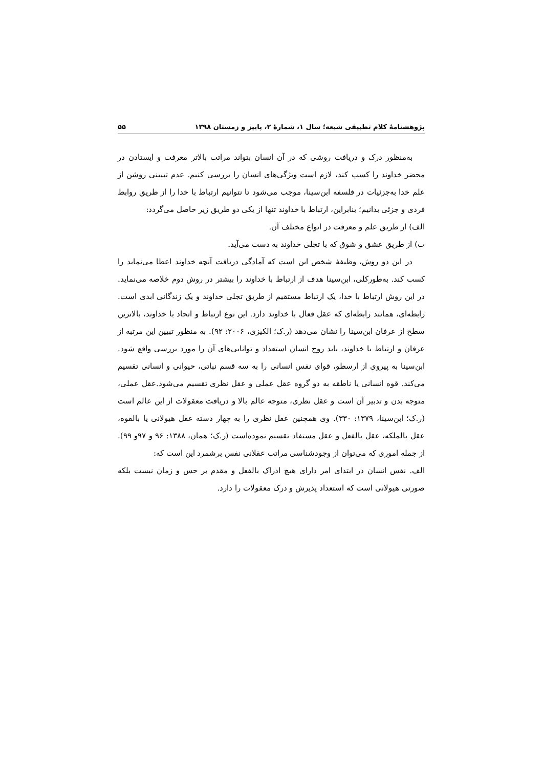پژوهشنامهٔ کلام تطبیقی شیعه؛ سال ۱، شمارهٔ ۲، پاییز و زمستان ۱۳۹۸ ۵۵
به‌منظور درک و دریافت روشی که در آن انسان بتواند مراتب بالاتر معرفت و ایستادن در محضر خداوند را کسب کند، لازم است ویژگی‌های انسان را بررسی کنیم. عدم تبیینی روشن از علم خدا به‌جزئیات در فلسفه ابن‌سینا، موجب می‌شود تا نتوانیم ارتباط با خدا را از طریق روابط فردی و جزئی بدانیم؛ بنابراین، ارتباط با خداوند تنها از یکی دو طریق زیر حاصل می‌گردد:
الف) از طریق علم و معرفت در انواع مختلف آن.
ب) از طریق عشق و شوق که با تجلی خداوند به دست می‌آید.
در این دو روش، وظیفهٔ شخص این است که آمادگی دریافت آنچه خداوند اعطا می‌نماید را کسب کند. به‌طورکلی، ابن‌سینا هدف از ارتباط با خداوند را بیشتر در روش دوم خلاصه می‌نماید. در این روش ارتباط با خدا، یک ارتباط مستقیم از طریق تجلی خداوند و یک زندگانی ابدی است. رابطه‌ای، همانند رابطه‌ای که عقل فعال با خداوند دارد. این نوع ارتباط و اتحاد با خداوند، بالاترین سطح از عرفان ابن‌سینا را نشان می‌دهد (ر.ک؛ الکیزی، ۲۰۰۶: ۹۲). به منظور تبیین این مرتبه از عرفان و ارتباط با خداوند، باید روح انسان استعداد و توانایی‌های آن را مورد بررسی واقع شود. ابن‌سینا به پیروی از ارسطو، قوای نفس انسانی را به سه قسم نباتی، حیوانی و انسانی تقسیم می‌کند. قوه انسانی یا ناطقه به دو گروه عقل عملی و عقل نظری تقسیم می‌شود.عقل عملی، متوجه بدن و تدبیر آن است و عقل نظری، متوجه عالم بالا و دریافت معقولات از این عالم است (ر.ک؛ ابن‌سینا، ۱۳۷۹: ۳۳۰). وی همچنین عقل نظری را به چهار دسته عقل هیولانی یا بالقوه، عقل بالملکه، عقل بالفعل و عقل مستفاد تقسیم نموده‌است (ر.ک؛ همان، ۱۳۸۸: ۹۶ و ۹۷و ۹۹). از جمله اموری که می‌توان از وجودشناسی مراتب عقلانی نفس برشمرد این است که:
الف. نفس انسان در ابتدای امر دارای هیچ ادراک بالفعل و مقدم بر حس و زمان نیست بلکه صورتی هیولانی است که استعداد پذیرش و درک معقولات را دارد.